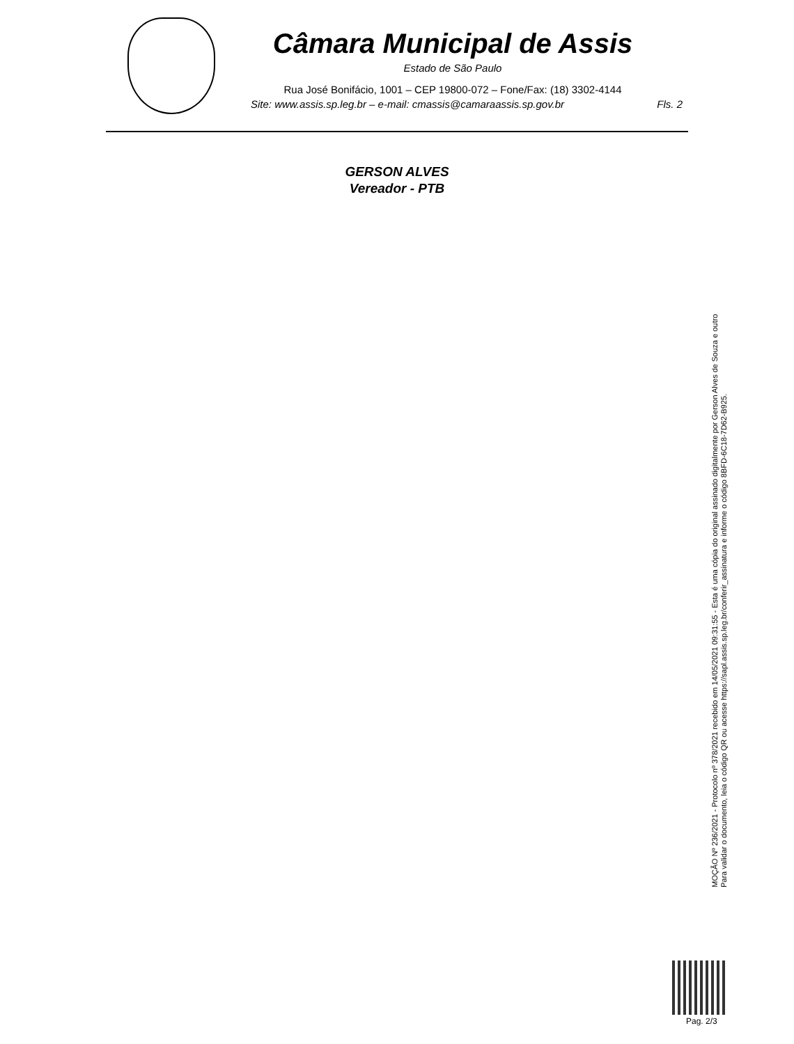Câmara Municipal de Assis
Estado de São Paulo
Rua José Bonifácio, 1001 – CEP 19800-072 – Fone/Fax: (18) 3302-4144
Site: www.assis.sp.leg.br – e-mail: cmassis@camaraassis.sp.gov.br Fls. 2
GERSON ALVES
Vereador - PTB
MOÇÃO Nº 236/2021 - Protocolo nº 378/2021 recebido em 14/05/2021 09:31:55 - Esta é uma cópia do original assinado digitalmente por Gerson Alves de Souza e outro
Para validar o documento, leia o código QR ou acesse https://sapl.assis.sp.leg.br/conferir_assinatura e informe o código 8BFD-6C18-7D62-B925.
Pag. 2/3